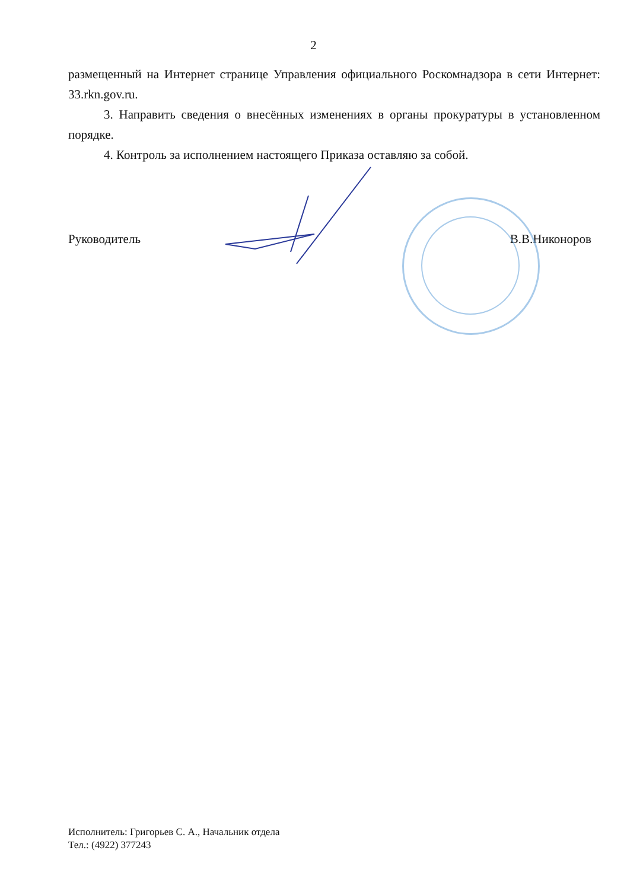2
размещенный на Интернет странице Управления официального Роскомнадзора в сети Интернет: 33.rkn.gov.ru.
3. Направить сведения о внесённых изменениях в органы прокуратуры в установленном порядке.
4. Контроль за исполнением настоящего Приказа оставляю за собой.
Руководитель В.В.Никоноров
Исполнитель: Григорьев С. А., Начальник отдела
Тел.: (4922) 377243